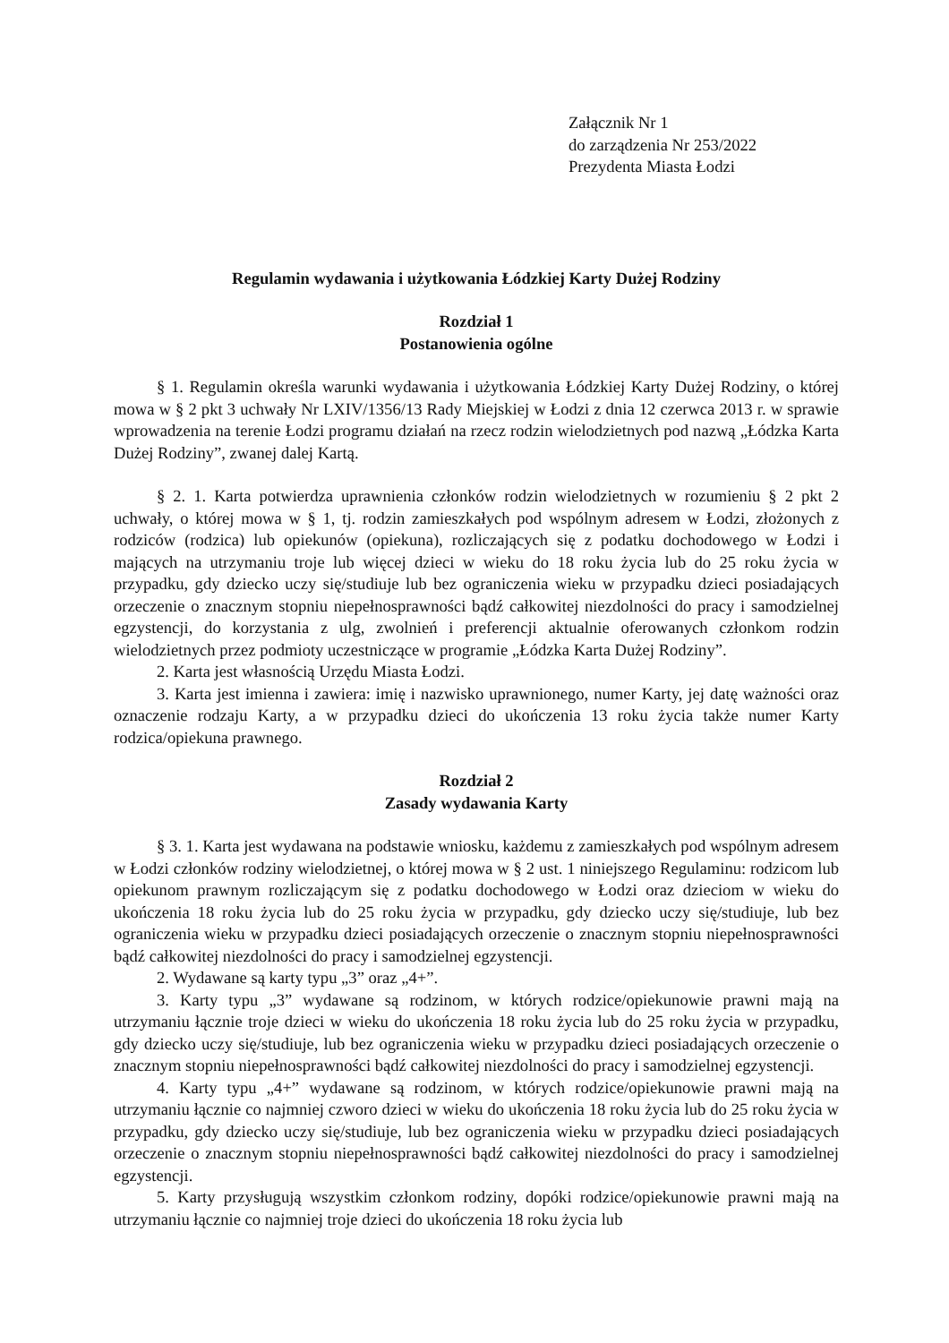Załącznik Nr 1
do zarządzenia Nr 253/2022
Prezydenta Miasta Łodzi
Regulamin wydawania i użytkowania Łódzkiej Karty Dużej Rodziny
Rozdział 1
Postanowienia ogólne
§ 1. Regulamin określa warunki wydawania i użytkowania Łódzkiej Karty Dużej Rodziny, o której mowa w § 2 pkt 3 uchwały Nr LXIV/1356/13 Rady Miejskiej w Łodzi z dnia 12 czerwca 2013 r. w sprawie wprowadzenia na terenie Łodzi programu działań na rzecz rodzin wielodzietnych pod nazwą „Łódzka Karta Dużej Rodziny”, zwanej dalej Kartą.
§ 2. 1. Karta potwierdza uprawnienia członków rodzin wielodzietnych w rozumieniu § 2 pkt 2 uchwały, o której mowa w § 1, tj. rodzin zamieszkałych pod wspólnym adresem w Łodzi, złożonych z rodziców (rodzica) lub opiekunów (opiekuna), rozliczających się z podatku dochodowego w Łodzi i mających na utrzymaniu troje lub więcej dzieci w wieku do 18 roku życia lub do 25 roku życia w przypadku, gdy dziecko uczy się/studiuje lub bez ograniczenia wieku w przypadku dzieci posiadających orzeczenie o znacznym stopniu niepełnosprawności bądź całkowitej niezdolności do pracy i samodzielnej egzystencji, do korzystania z ulg, zwolnień i preferencji aktualnie oferowanych członkom rodzin wielodzietnych przez podmioty uczestniczące w programie „Łódzka Karta Dużej Rodziny”.
2. Karta jest własnością Urzędu Miasta Łodzi.
3. Karta jest imienna i zawiera: imię i nazwisko uprawnionego, numer Karty, jej datę ważności oraz oznaczenie rodzaju Karty, a w przypadku dzieci do ukończenia 13 roku życia także numer Karty rodzica/opiekuna prawnego.
Rozdział 2
Zasady wydawania Karty
§ 3. 1. Karta jest wydawana na podstawie wniosku, każdemu z zamieszkałych pod wspólnym adresem w Łodzi członków rodziny wielodzietnej, o której mowa w § 2 ust. 1 niniejszego Regulaminu: rodzicom lub opiekunom prawnym rozliczającym się z podatku dochodowego w Łodzi oraz dzieciom w wieku do ukończenia 18 roku życia lub do 25 roku życia w przypadku, gdy dziecko uczy się/studiuje, lub bez ograniczenia wieku w przypadku dzieci posiadających orzeczenie o znacznym stopniu niepełnosprawności bądź całkowitej niezdolności do pracy i samodzielnej egzystencji.
2. Wydawane są karty typu „3” oraz „4+”.
3. Karty typu „3” wydawane są rodzinom, w których rodzice/opiekunowie prawni mają na utrzymaniu łącznie troje dzieci w wieku do ukończenia 18 roku życia lub do 25 roku życia w przypadku, gdy dziecko uczy się/studiuje, lub bez ograniczenia wieku w przypadku dzieci posiadających orzeczenie o znacznym stopniu niepełnosprawności bądź całkowitej niezdolności do pracy i samodzielnej egzystencji.
4. Karty typu „4+” wydawane są rodzinom, w których rodzice/opiekunowie prawni mają na utrzymaniu łącznie co najmniej czworo dzieci w wieku do ukończenia 18 roku życia lub do 25 roku życia w przypadku, gdy dziecko uczy się/studiuje, lub bez ograniczenia wieku w przypadku dzieci posiadających orzeczenie o znacznym stopniu niepełnosprawności bądź całkowitej niezdolności do pracy i samodzielnej egzystencji.
5. Karty przysługują wszystkim członkom rodziny, dopóki rodzice/opiekunowie prawni mają na utrzymaniu łącznie co najmniej troje dzieci do ukończenia 18 roku życia lub